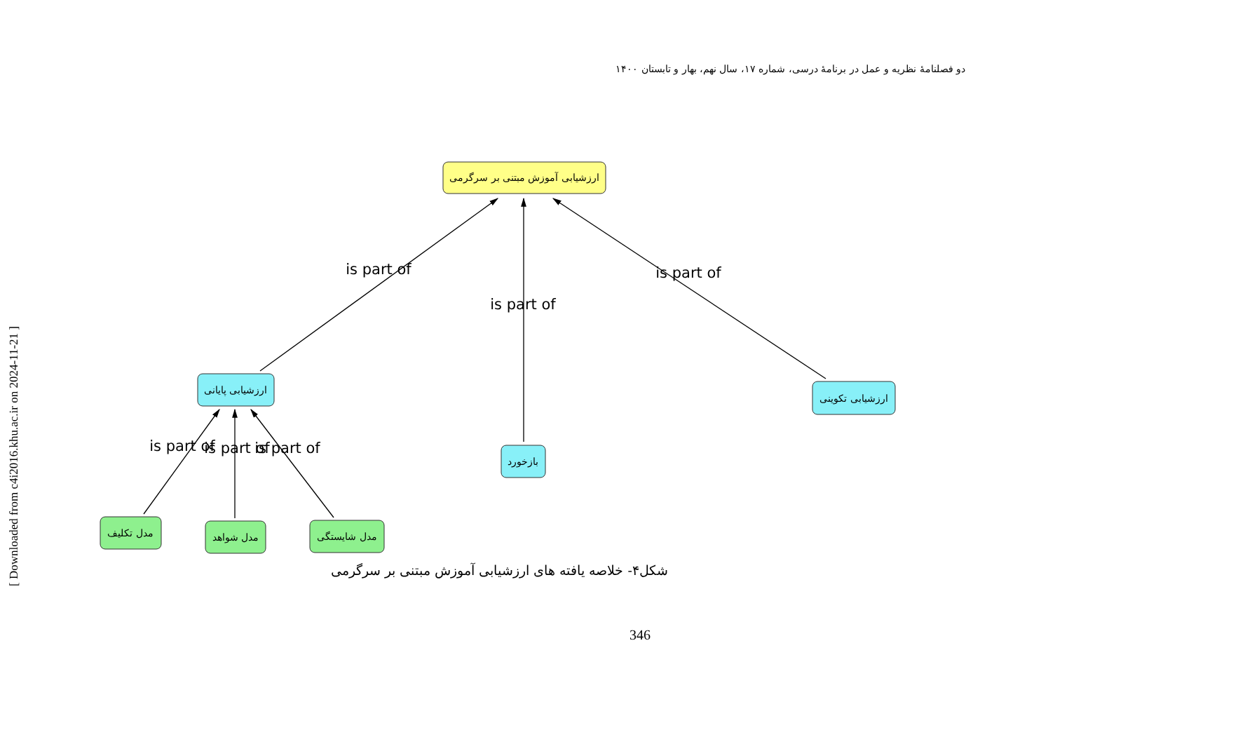[ Downloaded from c4i2016.khu.ac.ir on 2024-11-21 ]
دو فصلنامهٔ نظریه و عمل در برنامهٔ درسی، شماره ۱۷، سال نهم، بهار و تابستان ۱۴۰۰
ارزشیابی آموزش مبتنی بر سرگرمی
ارزشیابی پایانی
ارزشیابی تکوینی
بازخورد
مدل تکلیف
مدل شواهد
مدل شایستگی
is part of
is part of
is part of
is part of
is part of
is part of
شکل۴- خلاصه یافته های ارزشیابی آموزش مبتنی بر سرگرمی
346